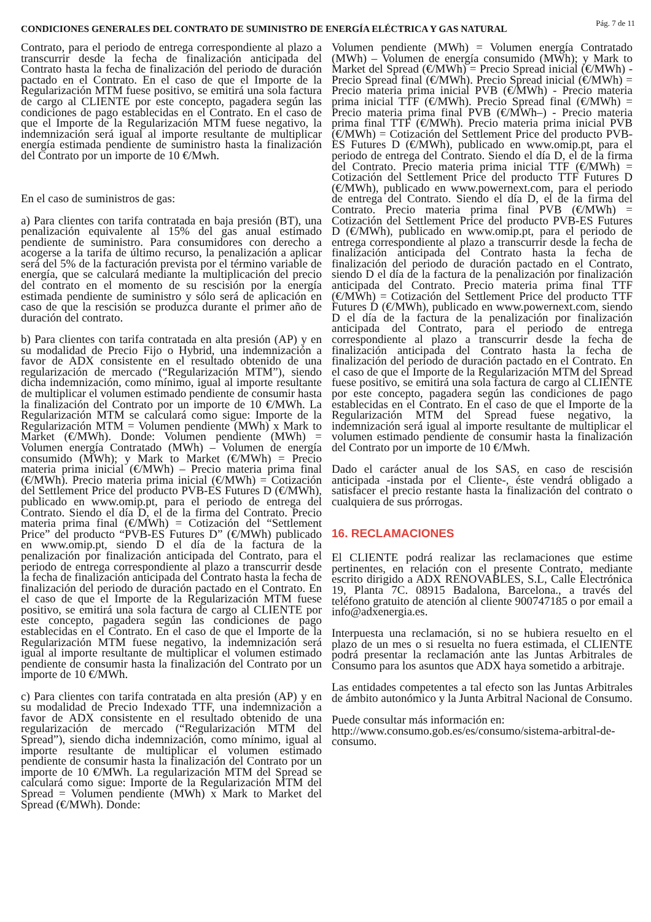CONDICIONES GENERALES DEL CONTRATO DE SUMINISTRO DE ENERGÍA ELÉCTRICA Y GAS NATURAL
Pág. 7 de 11
Contrato, para el periodo de entrega correspondiente al plazo a transcurrir desde la fecha de finalización anticipada del Contrato hasta la fecha de finalización del periodo de duración pactado en el Contrato. En el caso de que el Importe de la Regularización MTM fuese positivo, se emitirá una sola factura de cargo al CLIENTE por este concepto, pagadera según las condiciones de pago establecidas en el Contrato. En el caso de que el Importe de la Regularización MTM fuese negativo, la indemnización será igual al importe resultante de multiplicar energía estimada pendiente de suministro hasta la finalización del Contrato por un importe de 10 €/Mwh.
En el caso de suministros de gas:
a) Para clientes con tarifa contratada en baja presión (BT), una penalización equivalente al 15% del gas anual estimado pendiente de suministro. Para consumidores con derecho a acogerse a la tarifa de último recurso, la penalización a aplicar será del 5% de la facturación prevista por el término variable de energía, que se calculará mediante la multiplicación del precio del contrato en el momento de su rescisión por la energía estimada pendiente de suministro y sólo será de aplicación en caso de que la rescisión se produzca durante el primer año de duración del contrato.
b) Para clientes con tarifa contratada en alta presión (AP) y en su modalidad de Precio Fijo o Hybrid, una indemnización a favor de ADX consistente en el resultado obtenido de una regularización de mercado (“Regularización MTM”), siendo dicha indemnización, como mínimo, igual al importe resultante de multiplicar el volumen estimado pendiente de consumir hasta la finalización del Contrato por un importe de 10 €/MWh. La Regularización MTM se calculará como sigue: Importe de la Regularización MTM = Volumen pendiente (MWh) x Mark to Market (€/MWh). Donde: Volumen pendiente (MWh) = Volumen energía Contratado (MWh) – Volumen de energía consumido (MWh); y Mark to Market (€/MWh) = Precio materia prima inicial (€/MWh) – Precio materia prima final (€/MWh). Precio materia prima inicial (€/MWh) = Cotización del Settlement Price del producto PVB-ES Futures D (€/MWh), publicado en www.omip.pt, para el periodo de entrega del Contrato. Siendo el día D, el de la firma del Contrato. Precio materia prima final (€/MWh) = Cotización del “Settlement Price” del producto “PVB-ES Futures D” (€/MWh) publicado en www.omip.pt, siendo D el día de la factura de la penalización por finalización anticipada del Contrato, para el periodo de entrega correspondiente al plazo a transcurrir desde la fecha de finalización anticipada del Contrato hasta la fecha de finalización del periodo de duración pactado en el Contrato. En el caso de que el Importe de la Regularización MTM fuese positivo, se emitirá una sola factura de cargo al CLIENTE por este concepto, pagadera según las condiciones de pago establecidas en el Contrato. En el caso de que el Importe de la Regularización MTM fuese negativo, la indemnización será igual al importe resultante de multiplicar el volumen estimado pendiente de consumir hasta la finalización del Contrato por un importe de 10 €/MWh.
c) Para clientes con tarifa contratada en alta presión (AP) y en su modalidad de Precio Indexado TTF, una indemnización a favor de ADX consistente en el resultado obtenido de una regularización de mercado (“Regularización MTM del Spread”), siendo dicha indemnización, como mínimo, igual al importe resultante de multiplicar el volumen estimado pendiente de consumir hasta la finalización del Contrato por un importe de 10 €/MWh. La regularización MTM del Spread se calculará como sigue: Importe de la Regularización MTM del Spread = Volumen pendiente (MWh) x Mark to Market del Spread (€/MWh). Donde:
Volumen pendiente (MWh) = Volumen energía Contratado (MWh) – Volumen de energía consumido (MWh); y Mark to Market del Spread (€/MWh) = Precio Spread inicial (€/MWh) - Precio Spread final (€/MWh). Precio Spread inicial (€/MWh) = Precio materia prima inicial PVB (€/MWh) - Precio materia prima inicial TTF (€/MWh). Precio Spread final (€/MWh) = Precio materia prima final PVB (€/MWh–) - Precio materia prima final TTF (€/MWh). Precio materia prima inicial PVB (€/MWh) = Cotización del Settlement Price del producto PVB-ES Futures D (€/MWh), publicado en www.omip.pt, para el periodo de entrega del Contrato. Siendo el día D, el de la firma del Contrato. Precio materia prima inicial TTF (€/MWh) = Cotización del Settlement Price del producto TTF Futures D (€/MWh), publicado en www.powernext.com, para el periodo de entrega del Contrato. Siendo el día D, el de la firma del Contrato. Precio materia prima final PVB (€/MWh) = Cotización del Settlement Price del producto PVB-ES Futures D (€/MWh), publicado en www.omip.pt, para el periodo de entrega correspondiente al plazo a transcurrir desde la fecha de finalización anticipada del Contrato hasta la fecha de finalización del periodo de duración pactado en el Contrato, siendo D el día de la factura de la penalización por finalización anticipada del Contrato. Precio materia prima final TTF (€/MWh) = Cotización del Settlement Price del producto TTF Futures D (€/MWh), publicado en www.powernext.com, siendo D el día de la factura de la penalización por finalización anticipada del Contrato, para el periodo de entrega correspondiente al plazo a transcurrir desde la fecha de finalización anticipada del Contrato hasta la fecha de finalización del periodo de duración pactado en el Contrato. En el caso de que el Importe de la Regularización MTM del Spread fuese positivo, se emitirá una sola factura de cargo al CLIENTE por este concepto, pagadera según las condiciones de pago establecidas en el Contrato. En el caso de que el Importe de la Regularización MTM del Spread fuese negativo, la indemnización será igual al importe resultante de multiplicar el volumen estimado pendiente de consumir hasta la finalización del Contrato por un importe de 10 €/Mwh.
Dado el carácter anual de los SAS, en caso de rescisión anticipada -instada por el Cliente-, éste vendrá obligado a satisfacer el precio restante hasta la finalización del contrato o cualquiera de sus prórrogas.
16. RECLAMACIONES
El CLIENTE podrá realizar las reclamaciones que estime pertinentes, en relación con el presente Contrato, mediante escrito dirigido a ADX RENOVABLES, S.L, Calle Electrónica 19, Planta 7C. 08915 Badalona, Barcelona., a través del teléfono gratuito de atención al cliente 900747185 o por email a info@adxenergia.es.
Interpuesta una reclamación, si no se hubiera resuelto en el plazo de un mes o si resuelta no fuera estimada, el CLIENTE podrá presentar la reclamación ante las Juntas Arbitrales de Consumo para los asuntos que ADX haya sometido a arbitraje.
Las entidades competentes a tal efecto son las Juntas Arbitrales de ámbito autonómico y la Junta Arbitral Nacional de Consumo.
Puede consultar más información en:
http://www.consumo.gob.es/es/consumo/sistema-arbitral-de-consumo.